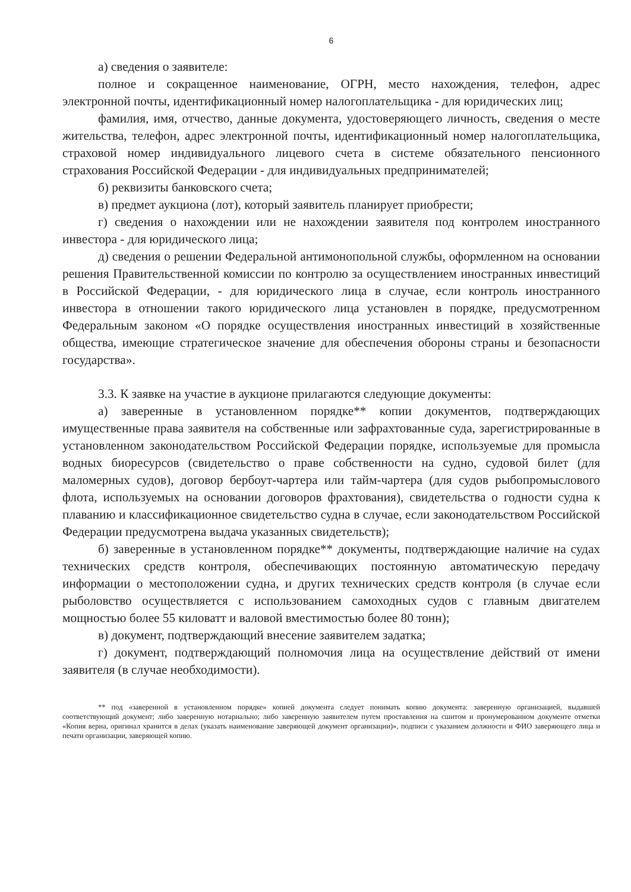6
а) сведения о заявителе:
полное и сокращенное наименование, ОГРН, место нахождения, телефон, адрес электронной почты, идентификационный номер налогоплательщика - для юридических лиц;
фамилия, имя, отчество, данные документа, удостоверяющего личность, сведения о месте жительства, телефон, адрес электронной почты, идентификационный номер налогоплательщика, страховой номер индивидуального лицевого счета в системе обязательного пенсионного страхования Российской Федерации - для индивидуальных предпринимателей;
б) реквизиты банковского счета;
в) предмет аукциона (лот), который заявитель планирует приобрести;
г) сведения о нахождении или не нахождении заявителя под контролем иностранного инвестора - для юридического лица;
д) сведения о решении Федеральной антимонопольной службы, оформленном на основании решения Правительственной комиссии по контролю за осуществлением иностранных инвестиций в Российской Федерации, - для юридического лица в случае, если контроль иностранного инвестора в отношении такого юридического лица установлен в порядке, предусмотренном Федеральным законом «О порядке осуществления иностранных инвестиций в хозяйственные общества, имеющие стратегическое значение для обеспечения обороны страны и безопасности государства».
3.3. К заявке на участие в аукционе прилагаются следующие документы:
а) заверенные в установленном порядке** копии документов, подтверждающих имущественные права заявителя на собственные или зафрахтованные суда, зарегистрированные в установленном законодательством Российской Федерации порядке, используемые для промысла водных биоресурсов (свидетельство о праве собственности на судно, судовой билет (для маломерных судов), договор бербоут-чартера или тайм-чартера (для судов рыбопромыслового флота, используемых на основании договоров фрахтования), свидетельства о годности судна к плаванию и классификационное свидетельство судна в случае, если законодательством Российской Федерации предусмотрена выдача указанных свидетельств);
б) заверенные в установленном порядке** документы, подтверждающие наличие на судах технических средств контроля, обеспечивающих постоянную автоматическую передачу информации о местоположении судна, и других технических средств контроля (в случае если рыболовство осуществляется с использованием самоходных судов с главным двигателем мощностью более 55 киловатт и валовой вместимостью более 80 тонн);
в) документ, подтверждающий внесение заявителем задатка;
г) документ, подтверждающий полномочия лица на осуществление действий от имени заявителя (в случае необходимости).
** под «заверенной в установленном порядке» копией документа следует понимать копию документа: заверенную организацией, выдавшей соответствующий документ; либо заверенную нотариально; либо заверенную заявителем путем проставления на сшитом и пронумерованном документе отметки «Копия верна, оригинал хранится в делах (указать наименование заверяющей документ организации)», подписи с указанием должности и ФИО заверяющего лица и печати организации, заверяющей копию.